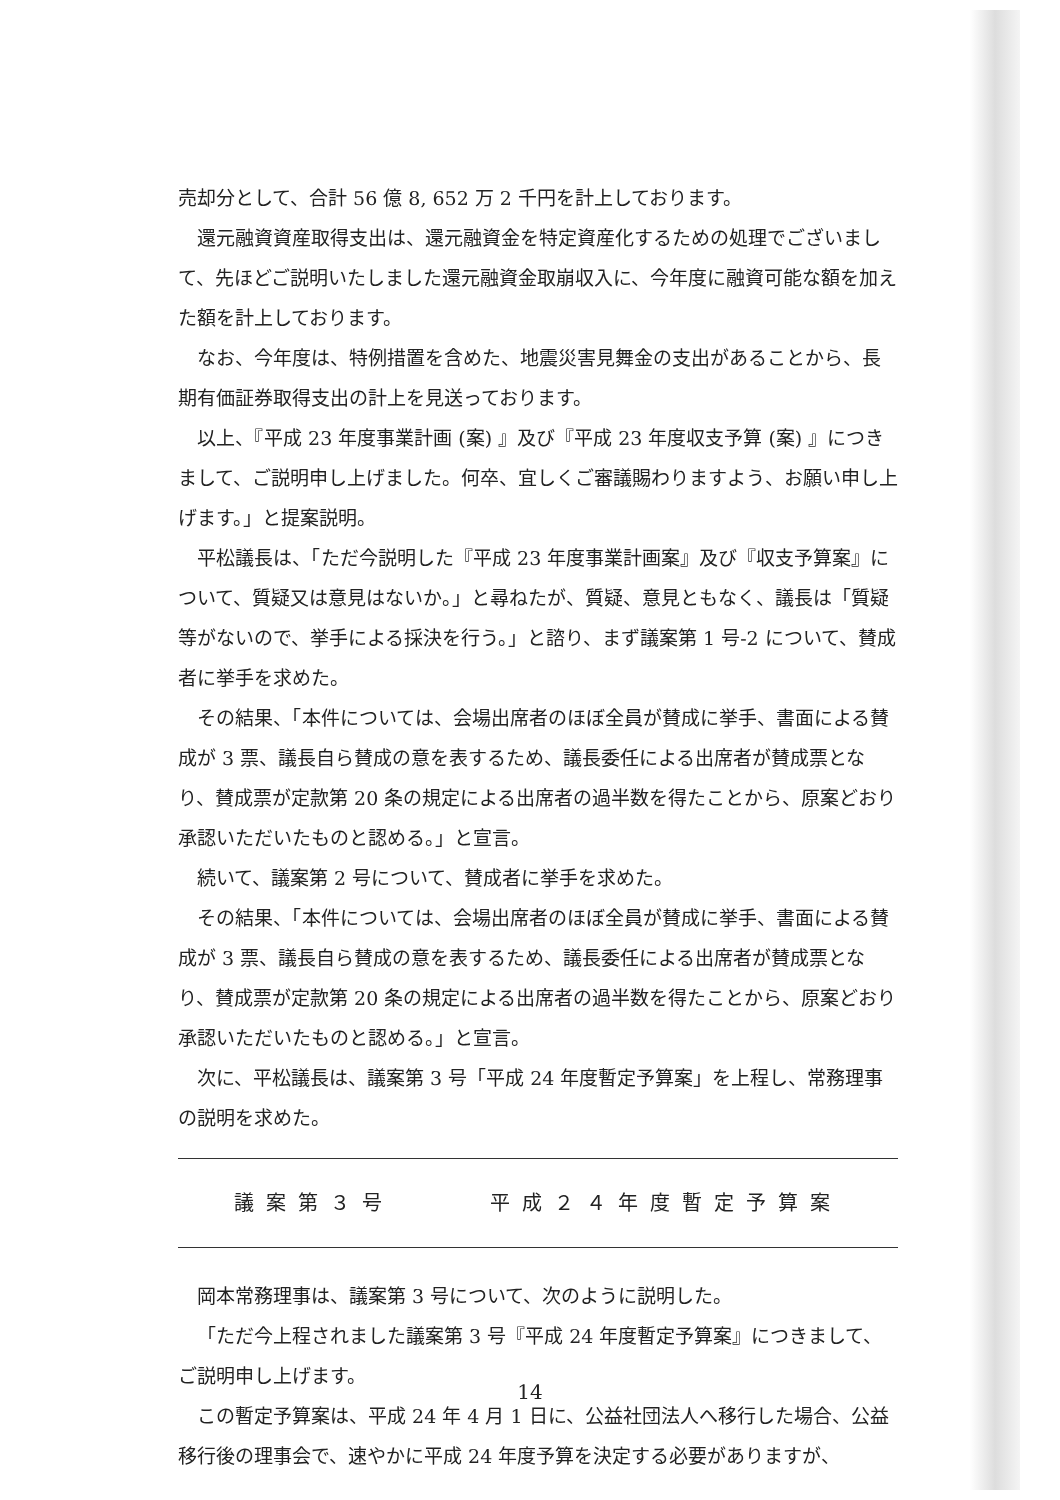売却分として、合計 56 億 8, 652 万 2 千円を計上しております。
還元融資資産取得支出は、還元融資金を特定資産化するための処理でございまして、先ほどご説明いたしました還元融資金取崩収入に、今年度に融資可能な額を加えた額を計上しております。
なお、今年度は、特例措置を含めた、地震災害見舞金の支出があることから、長期有価証券取得支出の計上を見送っております。
以上、『平成 23 年度事業計画 (案) 』及び『平成 23 年度収支予算 (案) 』につきまして、ご説明申し上げました。何卒、宜しくご審議賜わりますよう、お願い申し上げます。」と提案説明。
平松議長は、「ただ今説明した『平成 23 年度事業計画案』及び『収支予算案』について、質疑又は意見はないか。」と尋ねたが、質疑、意見ともなく、議長は「質疑等がないので、挙手による採決を行う。」と諮り、まず議案第 1 号-2 について、賛成者に挙手を求めた。
その結果、「本件については、会場出席者のほぼ全員が賛成に挙手、書面による賛成が 3 票、議長自ら賛成の意を表するため、議長委任による出席者が賛成票となり、賛成票が定款第 20 条の規定による出席者の過半数を得たことから、原案どおり承認いただいたものと認める。」と宣言。
続いて、議案第 2 号について、賛成者に挙手を求めた。
その結果、「本件については、会場出席者のほぼ全員が賛成に挙手、書面による賛成が 3 票、議長自ら賛成の意を表するため、議長委任による出席者が賛成票となり、賛成票が定款第 20 条の規定による出席者の過半数を得たことから、原案どおり承認いただいたものと認める。」と宣言。
次に、平松議長は、議案第 3 号「平成 24 年度暫定予算案」を上程し、常務理事の説明を求めた。
議案第３号　　　平成２４年度暫定予算案
岡本常務理事は、議案第 3 号について、次のように説明した。
「ただ今上程されました議案第 3 号『平成 24 年度暫定予算案』につきまして、ご説明申し上げます。
この暫定予算案は、平成 24 年 4 月 1 日に、公益社団法人へ移行した場合、公益移行後の理事会で、速やかに平成 24 年度予算を決定する必要がありますが、
14